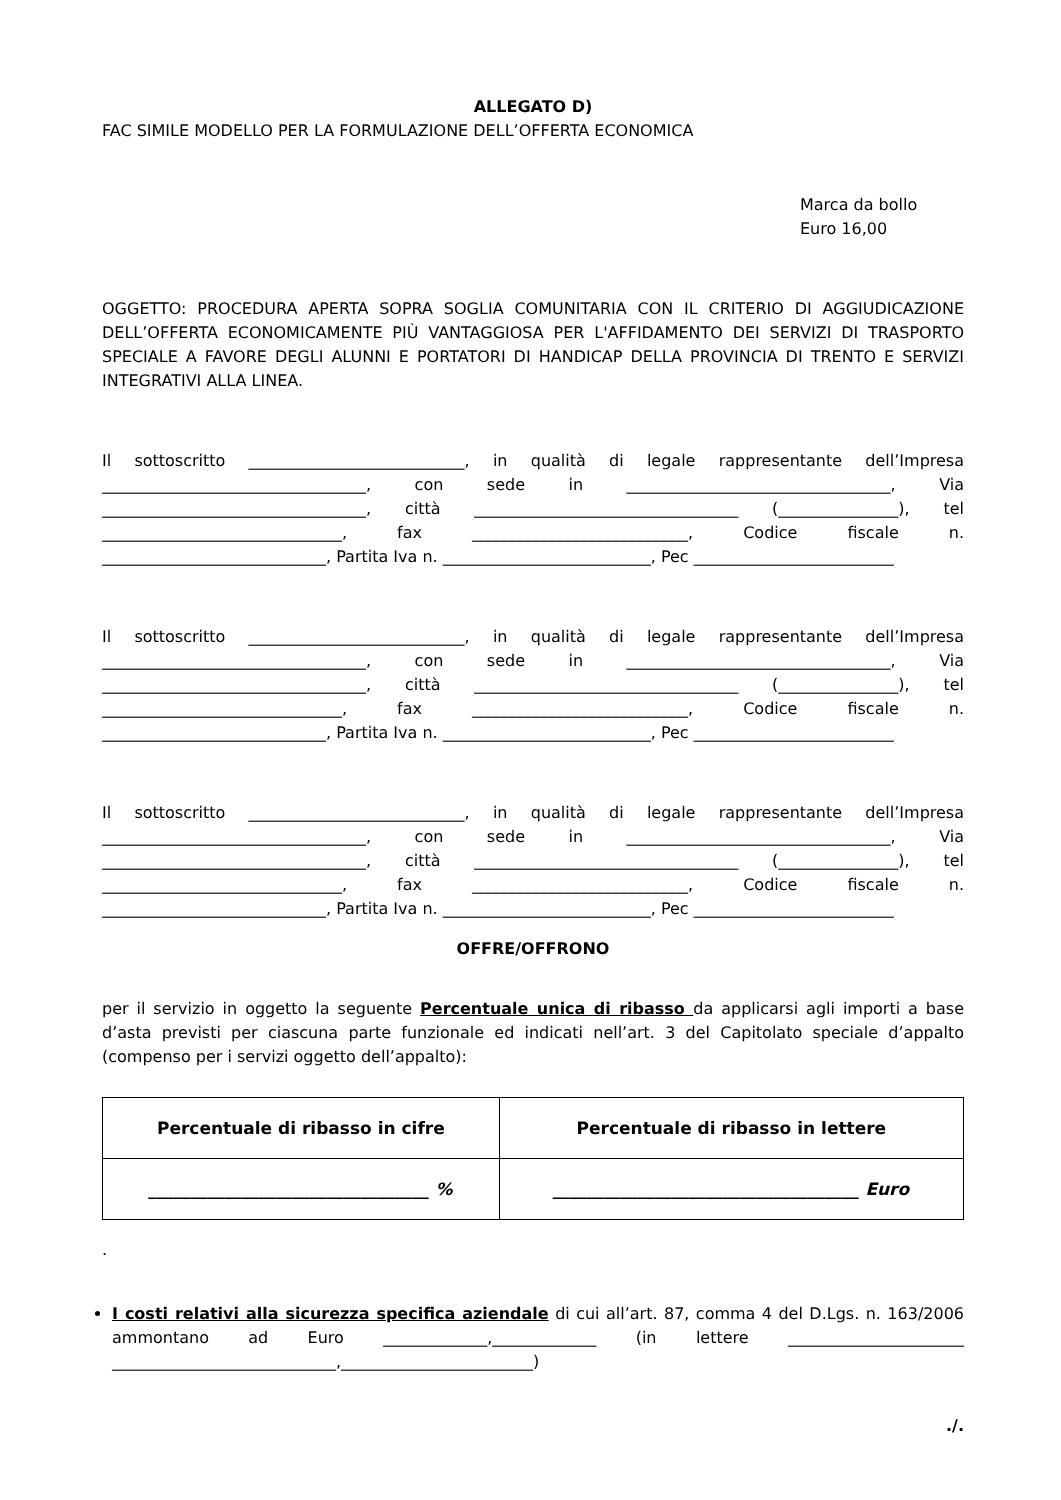ALLEGATO D)
FAC SIMILE MODELLO PER LA FORMULAZIONE DELL’OFFERTA ECONOMICA
Marca da bollo
Euro 16,00
OGGETTO: PROCEDURA APERTA SOPRA SOGLIA COMUNITARIA CON IL CRITERIO DI AGGIUDICAZIONE DELL’OFFERTA ECONOMICAMENTE PIÙ VANTAGGIOSA PER L'AFFIDAMENTO DEI SERVIZI DI TRASPORTO SPECIALE A FAVORE DEGLI ALUNNI E PORTATORI DI HANDICAP DELLA PROVINCIA DI TRENTO E SERVIZI INTEGRATIVI ALLA LINEA.
Il sottoscritto ___________________________, in qualità di legale rappresentante dell’Impresa _________________________________, con sede in _________________________________, Via _________________________________, città _________________________________ (_______________), tel ______________________________, fax ___________________________, Codice fiscale n. ____________________________, Partita Iva n. __________________________, Pec _________________________
Il sottoscritto ___________________________, in qualità di legale rappresentante dell’Impresa _________________________________, con sede in _________________________________, Via _________________________________, città _________________________________ (_______________), tel ______________________________, fax ___________________________, Codice fiscale n. ____________________________, Partita Iva n. __________________________, Pec _________________________
Il sottoscritto ___________________________, in qualità di legale rappresentante dell’Impresa _________________________________, con sede in _________________________________, Via _________________________________, città _________________________________ (_______________), tel ______________________________, fax ___________________________, Codice fiscale n. ____________________________, Partita Iva n. __________________________, Pec _________________________
OFFRE/OFFRONO
per il servizio in oggetto la seguente Percentuale unica di ribasso da applicarsi agli importi a base d’asta previsti per ciascuna parte funzionale ed indicati nell’art. 3 del Capitolato speciale d’appalto (compenso per i servizi oggetto dell’appalto):
| Percentuale di ribasso in cifre | Percentuale di ribasso in lettere |
| --- | --- |
| _________________________________ % | ____________________________________ Euro |
.
I costi relativi alla sicurezza specifica aziendale di cui all’art. 87, comma 4 del D.Lgs. n. 163/2006 ammontano ad Euro _____________,_____________ (in lettere ______________________ ____________________________,________________________)
./.